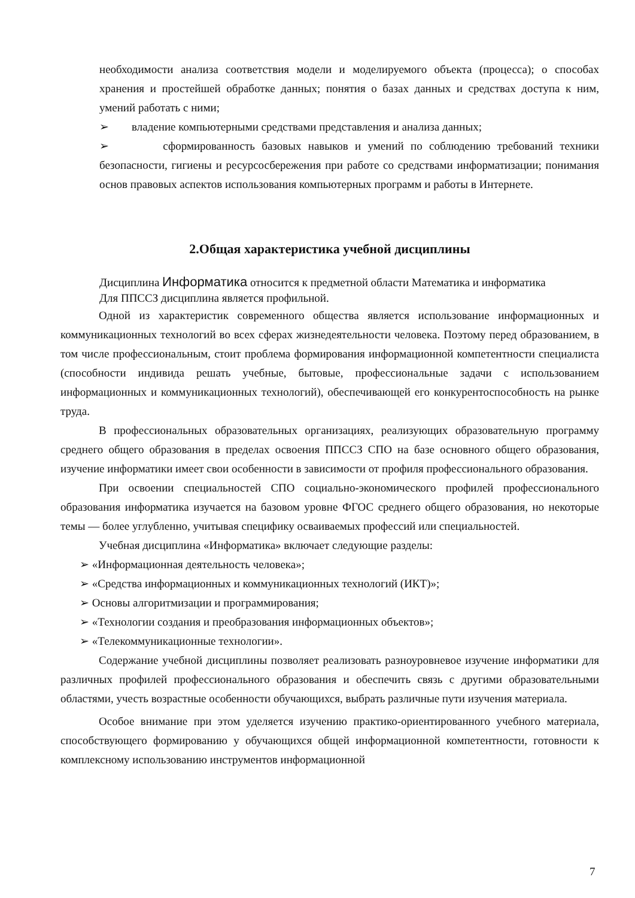необходимости анализа соответствия модели и моделируемого объекта (процесса); о способах хранения и простейшей обработке данных; понятия о базах данных и средствах доступа к ним, умений работать с ними;
➢ владение компьютерными средствами представления и анализа данных;
➢ сформированность базовых навыков и умений по соблюдению требований техники безопасности, гигиены и ресурсосбережения при работе со средствами информатизации; понимания основ правовых аспектов использования компьютерных программ и работы в Интернете.
2.Общая характеристика учебной дисциплины
Дисциплина Информатика относится к предметной области Математика и информатика
Для ППССЗ дисциплина является профильной.
Одной из характеристик современного общества является использование информационных и коммуникационных технологий во всех сферах жизнедеятельности человека. Поэтому перед образованием, в том числе профессиональным, стоит проблема формирования информационной компетентности специалиста (способности индивида решать учебные, бытовые, профессиональные задачи с использованием информационных и коммуникационных технологий), обеспечивающей его конкурентоспособность на рынке труда.
В профессиональных образовательных организациях, реализующих образовательную программу среднего общего образования в пределах освоения ППССЗ СПО на базе основного общего образования, изучение информатики имеет свои особенности в зависимости от профиля профессионального образования.
При освоении специальностей СПО социально-экономического профилей профессионального образования информатика изучается на базовом уровне ФГОС среднего общего образования, но некоторые темы — более углубленно, учитывая специфику осваиваемых профессий или специальностей.
Учебная дисциплина «Информатика» включает следующие разделы:
➢ «Информационная деятельность человека»;
➢ «Средства информационных и коммуникационных технологий (ИКТ)»;
➢ Основы алгоритмизации и программирования;
➢ «Технологии создания и преобразования информационных объектов»;
➢ «Телекоммуникационные технологии».
Содержание учебной дисциплины позволяет реализовать разноуровневое изучение информатики для различных профилей профессионального образования и обеспечить связь с другими образовательными областями, учесть возрастные особенности обучающихся, выбрать различные пути изучения материала.
Особое внимание при этом уделяется изучению практико-ориентированного учебного материала, способствующего формированию у обучающихся общей информационной компетентности, готовности к комплексному использованию инструментов информационной
7